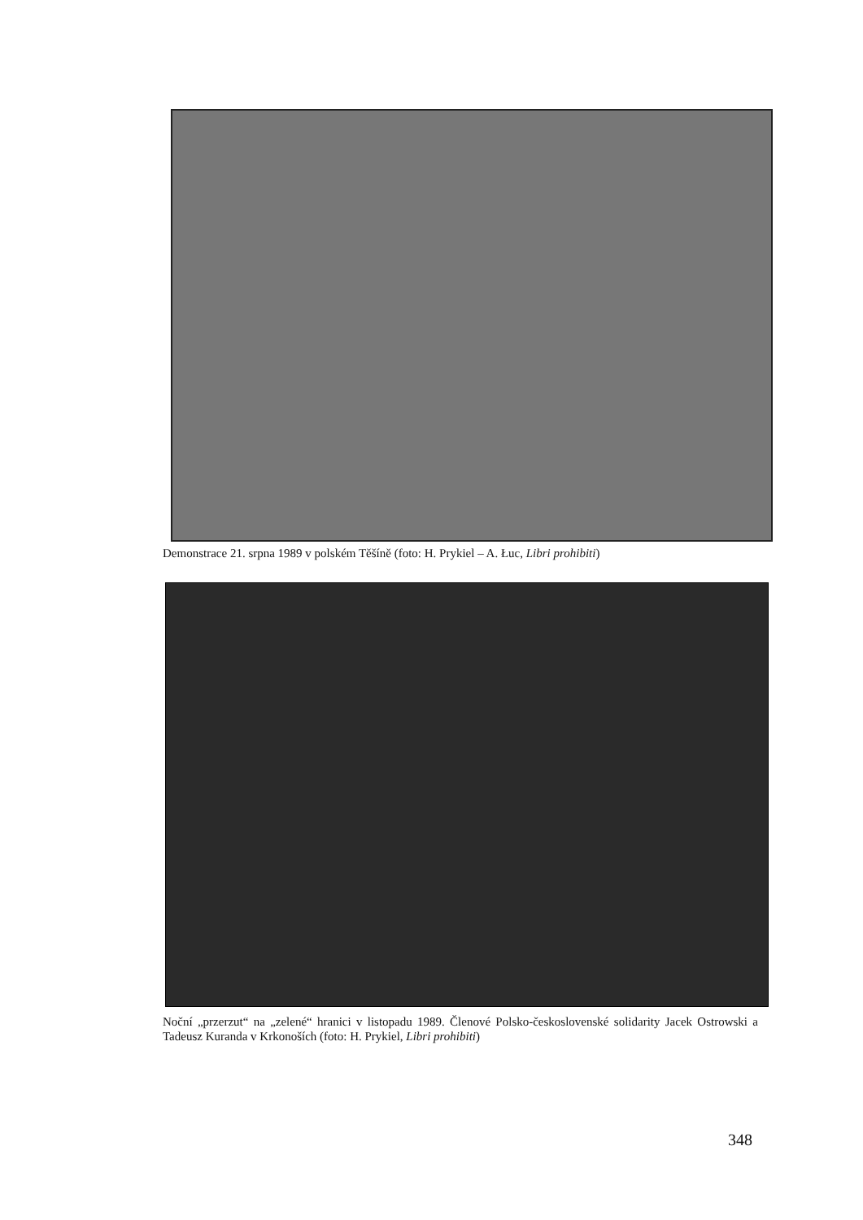Demonstrace 21. srpna 1989 v polském Těšíně (foto: H. Prykiel – A. Łuc, Libri prohibiti)
Noční „przerzut“ na „zelené“ hranici v listopadu 1989. Členové Polsko-československé solidarity Jacek Ostrowski a Tadeusz Kuranda v Krkonoších (foto: H. Prykiel, Libri prohibiti)
348